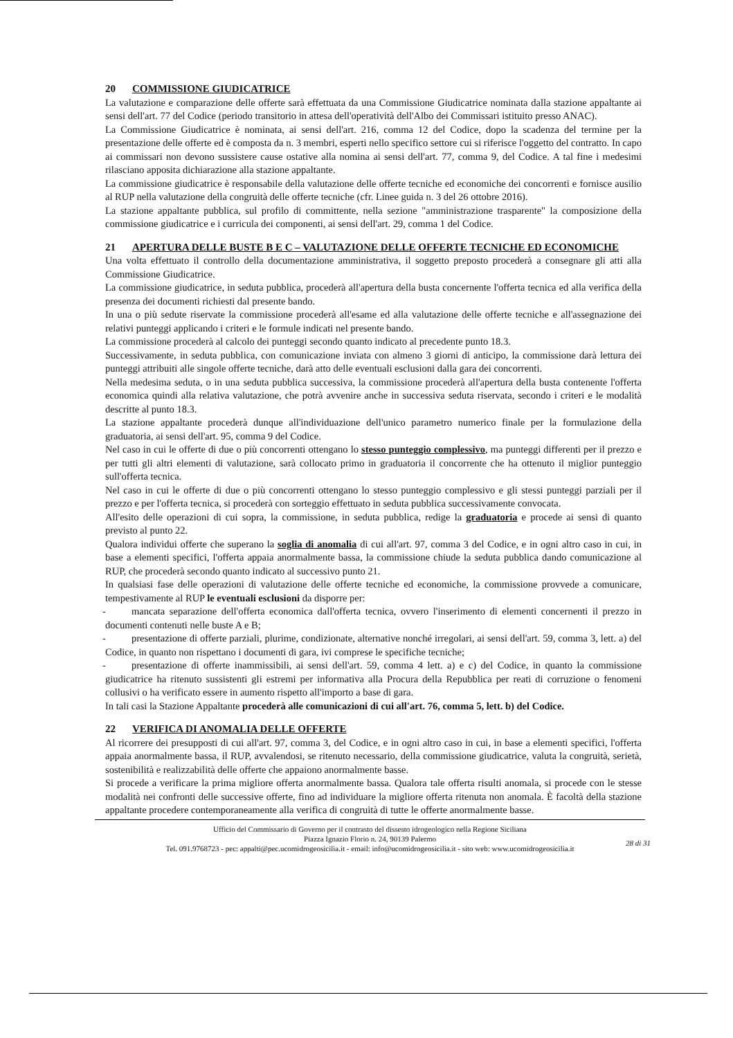20 COMMISSIONE GIUDICATRICE
La valutazione e comparazione delle offerte sarà effettuata da una Commissione Giudicatrice nominata dalla stazione appaltante ai sensi dell'art. 77 del Codice (periodo transitorio in attesa dell'operatività dell'Albo dei Commissari istituito presso ANAC).
La Commissione Giudicatrice è nominata, ai sensi dell'art. 216, comma 12 del Codice, dopo la scadenza del termine per la presentazione delle offerte ed è composta da n. 3 membri, esperti nello specifico settore cui si riferisce l'oggetto del contratto. In capo ai commissari non devono sussistere cause ostative alla nomina ai sensi dell'art. 77, comma 9, del Codice. A tal fine i medesimi rilasciano apposita dichiarazione alla stazione appaltante.
La commissione giudicatrice è responsabile della valutazione delle offerte tecniche ed economiche dei concorrenti e fornisce ausilio al RUP nella valutazione della congruità delle offerte tecniche (cfr. Linee guida n. 3 del 26 ottobre 2016).
La stazione appaltante pubblica, sul profilo di committente, nella sezione "amministrazione trasparente" la composizione della commissione giudicatrice e i curricula dei componenti, ai sensi dell'art. 29, comma 1 del Codice.
21 APERTURA DELLE BUSTE B E C – VALUTAZIONE DELLE OFFERTE TECNICHE ED ECONOMICHE
Una volta effettuato il controllo della documentazione amministrativa, il soggetto preposto procederà a consegnare gli atti alla Commissione Giudicatrice.
La commissione giudicatrice, in seduta pubblica, procederà all'apertura della busta concernente l'offerta tecnica ed alla verifica della presenza dei documenti richiesti dal presente bando.
In una o più sedute riservate la commissione procederà all'esame ed alla valutazione delle offerte tecniche e all'assegnazione dei relativi punteggi applicando i criteri e le formule indicati nel presente bando.
La commissione procederà al calcolo dei punteggi secondo quanto indicato al precedente punto 18.3.
Successivamente, in seduta pubblica, con comunicazione inviata con almeno 3 giorni di anticipo, la commissione darà lettura dei punteggi attribuiti alle singole offerte tecniche, darà atto delle eventuali esclusioni dalla gara dei concorrenti.
Nella medesima seduta, o in una seduta pubblica successiva, la commissione procederà all'apertura della busta contenente l'offerta economica quindi alla relativa valutazione, che potrà avvenire anche in successiva seduta riservata, secondo i criteri e le modalità descritte al punto 18.3.
La stazione appaltante procederà dunque all'individuazione dell'unico parametro numerico finale per la formulazione della graduatoria, ai sensi dell'art. 95, comma 9 del Codice.
Nel caso in cui le offerte di due o più concorrenti ottengano lo stesso punteggio complessivo, ma punteggi differenti per il prezzo e per tutti gli altri elementi di valutazione, sarà collocato primo in graduatoria il concorrente che ha ottenuto il miglior punteggio sull'offerta tecnica.
Nel caso in cui le offerte di due o più concorrenti ottengano lo stesso punteggio complessivo e gli stessi punteggi parziali per il prezzo e per l'offerta tecnica, si procederà con sorteggio effettuato in seduta pubblica successivamente convocata.
All'esito delle operazioni di cui sopra, la commissione, in seduta pubblica, redige la graduatoria e procede ai sensi di quanto previsto al punto 22.
Qualora individui offerte che superano la soglia di anomalia di cui all'art. 97, comma 3 del Codice, e in ogni altro caso in cui, in base a elementi specifici, l'offerta appaia anormalmente bassa, la commissione chiude la seduta pubblica dando comunicazione al RUP, che procederà secondo quanto indicato al successivo punto 21.
In qualsiasi fase delle operazioni di valutazione delle offerte tecniche ed economiche, la commissione provvede a comunicare, tempestivamente al RUP le eventuali esclusioni da disporre per:
- mancata separazione dell'offerta economica dall'offerta tecnica, ovvero l'inserimento di elementi concernenti il prezzo in documenti contenuti nelle buste A e B;
- presentazione di offerte parziali, plurime, condizionate, alternative nonché irregolari, ai sensi dell'art. 59, comma 3, lett. a) del Codice, in quanto non rispettano i documenti di gara, ivi comprese le specifiche tecniche;
- presentazione di offerte inammissibili, ai sensi dell'art. 59, comma 4 lett. a) e c) del Codice, in quanto la commissione giudicatrice ha ritenuto sussistenti gli estremi per informativa alla Procura della Repubblica per reati di corruzione o fenomeni collusivi o ha verificato essere in aumento rispetto all'importo a base di gara.
In tali casi la Stazione Appaltante procederà alle comunicazioni di cui all'art. 76, comma 5, lett. b) del Codice.
22 VERIFICA DI ANOMALIA DELLE OFFERTE
Al ricorrere dei presupposti di cui all'art. 97, comma 3, del Codice, e in ogni altro caso in cui, in base a elementi specifici, l'offerta appaia anormalmente bassa, il RUP, avvalendosi, se ritenuto necessario, della commissione giudicatrice, valuta la congruità, serietà, sostenibilità e realizzabilità delle offerte che appaiono anormalmente basse.
Si procede a verificare la prima migliore offerta anormalmente bassa. Qualora tale offerta risulti anomala, si procede con le stesse modalità nei confronti delle successive offerte, fino ad individuare la migliore offerta ritenuta non anomala. È facoltà della stazione appaltante procedere contemporaneamente alla verifica di congruità di tutte le offerte anormalmente basse.
Ufficio del Commissario di Governo per il contrasto del dissesto idrogeologico nella Regione Siciliana
Piazza Ignazio Florio n. 24, 90139 Palermo
Tel. 091.9768723 - pec: appalti@pec.ucomidrogeosicilia.it - email: info@ucomidrogeosicilia.it - sito web: www.ucomidrogeosicilia.it
28 di 31